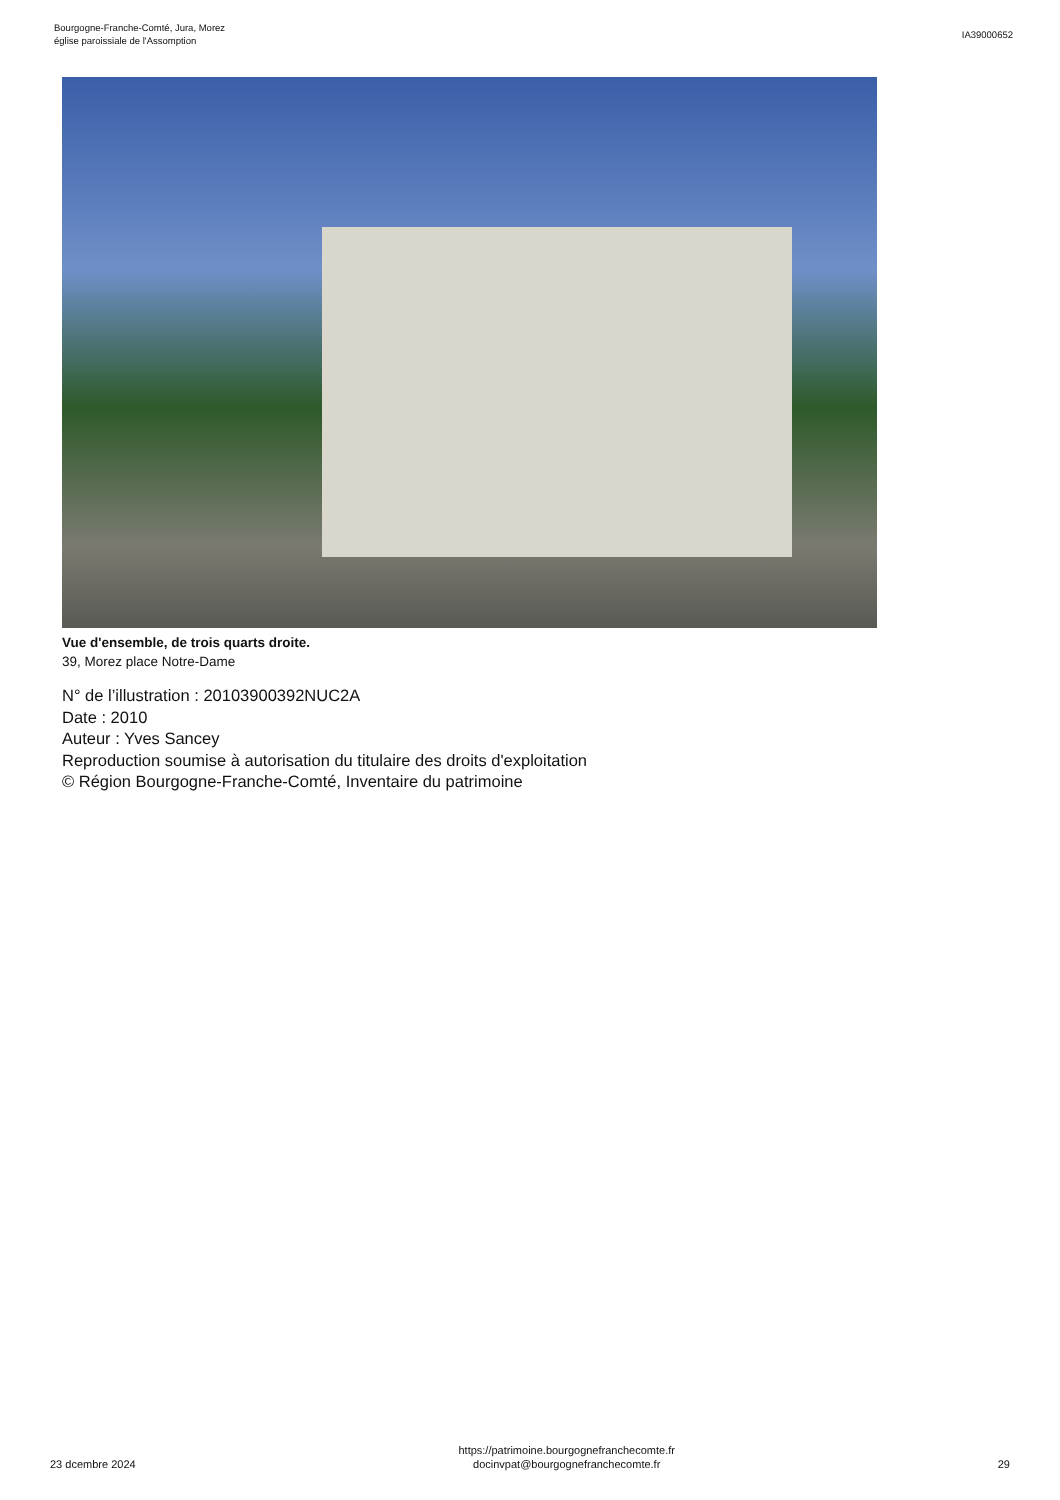Bourgogne-Franche-Comté, Jura, Morez
église paroissiale de l'Assomption
IA39000652
Vue d'ensemble, de trois quarts droite.
39, Morez place Notre-Dame
N° de l’illustration : 20103900392NUC2A
Date : 2010
Auteur : Yves Sancey
Reproduction soumise à autorisation du titulaire des droits d'exploitation
© Région Bourgogne-Franche-Comté, Inventaire du patrimoine
23 dcembre 2024
https://patrimoine.bourgognefranchecomte.fr
docinvpat@bourgognefranchecomte.fr
29